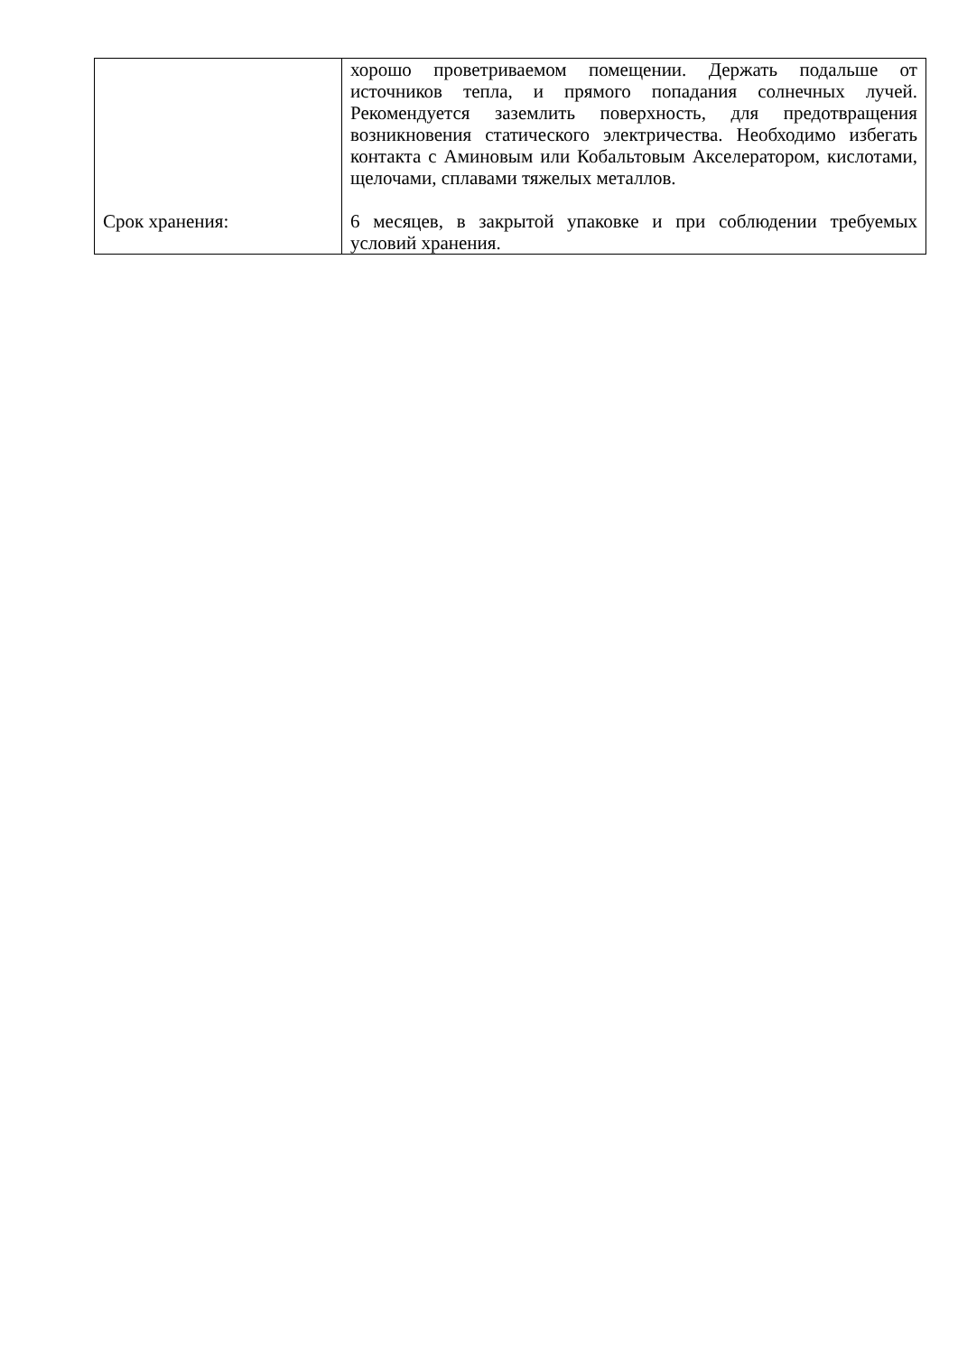| | хорошо проветриваемом помещении. Держать подальше от источников тепла, и прямого попадания солнечных лучей. Рекомендуется заземлить поверхность, для предотвращения возникновения статического электричества. Необходимо избегать контакта с Аминовым или Кобальтовым Акселератором, кислотами, щелочами, сплавами тяжелых металлов. |
| Срок хранения: | 6 месяцев, в закрытой упаковке и при соблюдении требуемых условий хранения. |